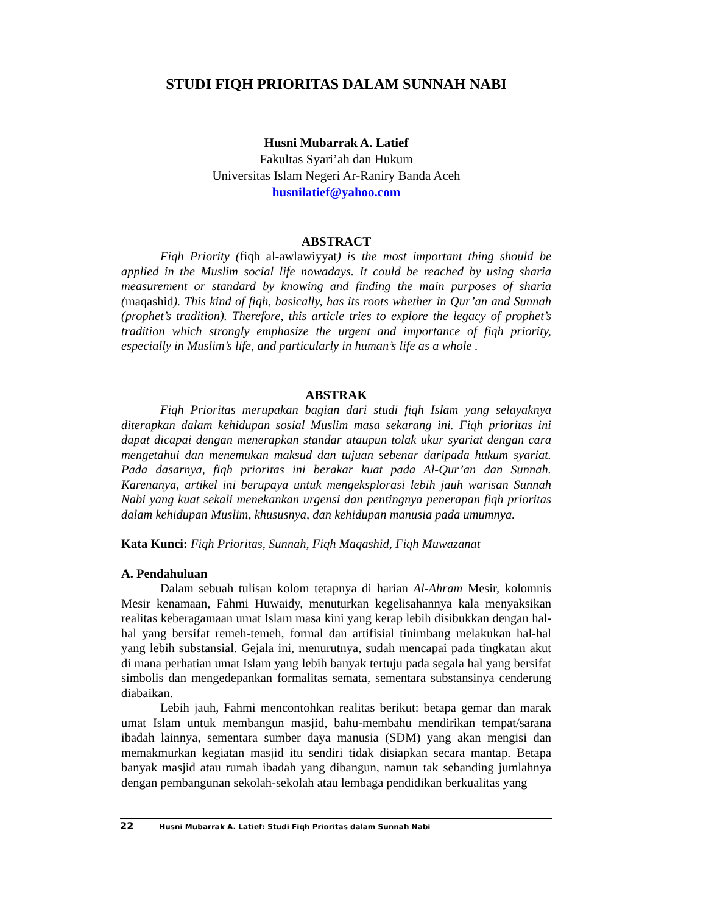STUDI FIQH PRIORITAS DALAM SUNNAH NABI
Husni Mubarrak A. Latief
Fakultas Syari’ah dan Hukum
Universitas Islam Negeri Ar-Raniry Banda Aceh
husnilatief@yahoo.com
ABSTRACT
Fiqh Priority (fiqh al-awlawiyyat) is the most important thing should be applied in the Muslim social life nowadays. It could be reached by using sharia measurement or standard by knowing and finding the main purposes of sharia (maqashid). This kind of fiqh, basically, has its roots whether in Qur’an and Sunnah (prophet’s tradition). Therefore, this article tries to explore the legacy of prophet’s tradition which strongly emphasize the urgent and importance of fiqh priority, especially in Muslim’s life, and particularly in human’s life as a whole .
ABSTRAK
Fiqh Prioritas merupakan bagian dari studi fiqh Islam yang selayaknya diterapkan dalam kehidupan sosial Muslim masa sekarang ini. Fiqh prioritas ini dapat dicapai dengan menerapkan standar ataupun tolak ukur syariat dengan cara mengetahui dan menemukan maksud dan tujuan sebenar daripada hukum syariat. Pada dasarnya, fiqh prioritas ini berakar kuat pada Al-Qur’an dan Sunnah. Karenanya, artikel ini berupaya untuk mengeksplorasi lebih jauh warisan Sunnah Nabi yang kuat sekali menekankan urgensi dan pentingnya penerapan fiqh prioritas dalam kehidupan Muslim, khususnya, dan kehidupan manusia pada umumnya.
Kata Kunci: Fiqh Prioritas, Sunnah, Fiqh Maqashid, Fiqh Muwazanat
A. Pendahuluan
Dalam sebuah tulisan kolom tetapnya di harian Al-Ahram Mesir, kolomnis Mesir kenamaan, Fahmi Huwaidy, menuturkan kegelisahannya kala menyaksikan realitas keberagamaan umat Islam masa kini yang kerap lebih disibukkan dengan hal-hal yang bersifat remeh-temeh, formal dan artifisial tinimbang melakukan hal-hal yang lebih substansial. Gejala ini, menurutnya, sudah mencapai pada tingkatan akut di mana perhatian umat Islam yang lebih banyak tertuju pada segala hal yang bersifat simbolis dan mengedepankan formalitas semata, sementara substansinya cenderung diabaikan.
Lebih jauh, Fahmi mencontohkan realitas berikut: betapa gemar dan marak umat Islam untuk membangun masjid, bahu-membahu mendirikan tempat/sarana ibadah lainnya, sementara sumber daya manusia (SDM) yang akan mengisi dan memakmurkan kegiatan masjid itu sendiri tidak disiapkan secara mantap. Betapa banyak masjid atau rumah ibadah yang dibangun, namun tak sebanding jumlahnya dengan pembangunan sekolah-sekolah atau lembaga pendidikan berkualitas yang
22 Husni Mubarrak A. Latief: Studi Fiqh Prioritas dalam Sunnah Nabi